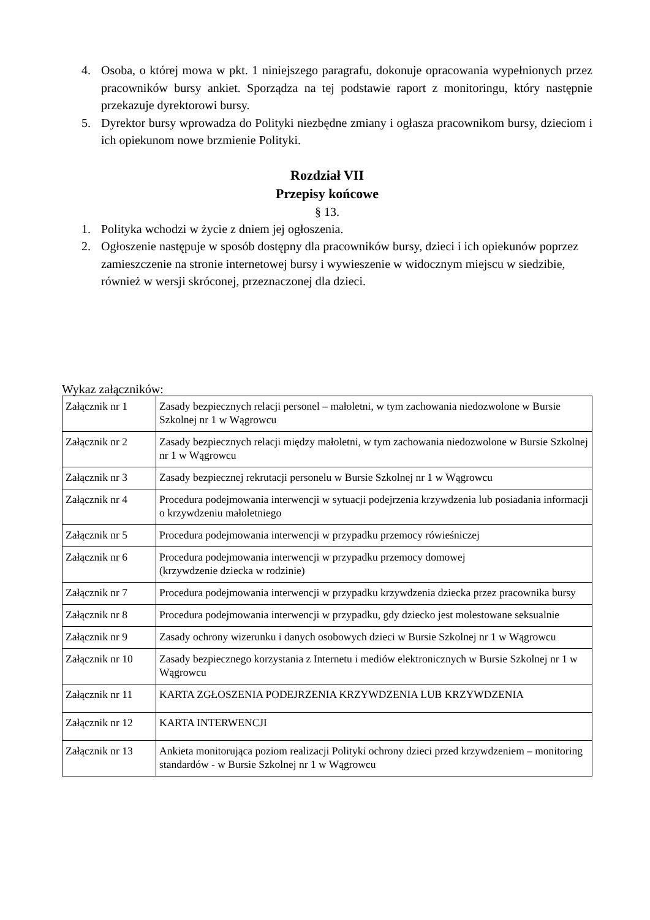4. Osoba, o której mowa w pkt. 1 niniejszego paragrafu, dokonuje opracowania wypełnionych przez pracowników bursy ankiet. Sporządza na tej podstawie raport z monitoringu, który następnie przekazuje dyrektorowi bursy.
5. Dyrektor bursy wprowadza do Polityki niezbędne zmiany i ogłasza pracownikom bursy, dzieciom i ich opiekunom nowe brzmienie Polityki.
Rozdział VII
Przepisy końcowe
§ 13.
1. Polityka wchodzi w życie z dniem jej ogłoszenia.
2. Ogłoszenie następuje w sposób dostępny dla pracowników bursy, dzieci i ich opiekunów poprzez zamieszczenie na stronie internetowej bursy i wywieszenie w widocznym miejscu w siedzibie, również w wersji skróconej, przeznaczonej dla dzieci.
Wykaz załączników:
| Załącznik nr 1 | Zasady bezpiecznych relacji personel – małoletni, w tym zachowania niedozwolone w Bursie Szkolnej nr 1 w Wągrowcu |
| Załącznik nr 2 | Zasady bezpiecznych relacji między małoletni, w tym zachowania niedozwolone w Bursie Szkolnej nr 1 w Wągrowcu |
| Załącznik nr 3 | Zasady bezpiecznej rekrutacji personelu w Bursie Szkolnej nr 1 w Wągrowcu |
| Załącznik nr 4 | Procedura podejmowania interwencji w sytuacji podejrzenia krzywdzenia lub posiadania informacji o krzywdzeniu małoletniego |
| Załącznik nr 5 | Procedura podejmowania interwencji w przypadku przemocy rówieśniczej |
| Załącznik nr 6 | Procedura podejmowania interwencji w przypadku przemocy domowej (krzywdzenie dziecka w rodzinie) |
| Załącznik nr 7 | Procedura podejmowania interwencji w przypadku krzywdzenia dziecka przez pracownika bursy |
| Załącznik nr 8 | Procedura podejmowania interwencji w przypadku, gdy dziecko jest molestowane seksualnie |
| Załącznik nr 9 | Zasady ochrony wizerunku i danych osobowych dzieci w Bursie Szkolnej nr 1 w Wągrowcu |
| Załącznik nr 10 | Zasady bezpiecznego korzystania z Internetu i mediów elektronicznych w Bursie Szkolnej nr 1 w Wągrowcu |
| Załącznik nr 11 | KARTA ZGŁOSZENIA PODEJRZENIA KRZYWDZENIA LUB KRZYWDZENIA |
| Załącznik nr 12 | KARTA INTERWENCJI |
| Załącznik nr 13 | Ankieta monitorująca poziom realizacji Polityki ochrony dzieci przed krzywdzeniem – monitoring standardów - w Bursie Szkolnej nr 1 w Wągrowcu |